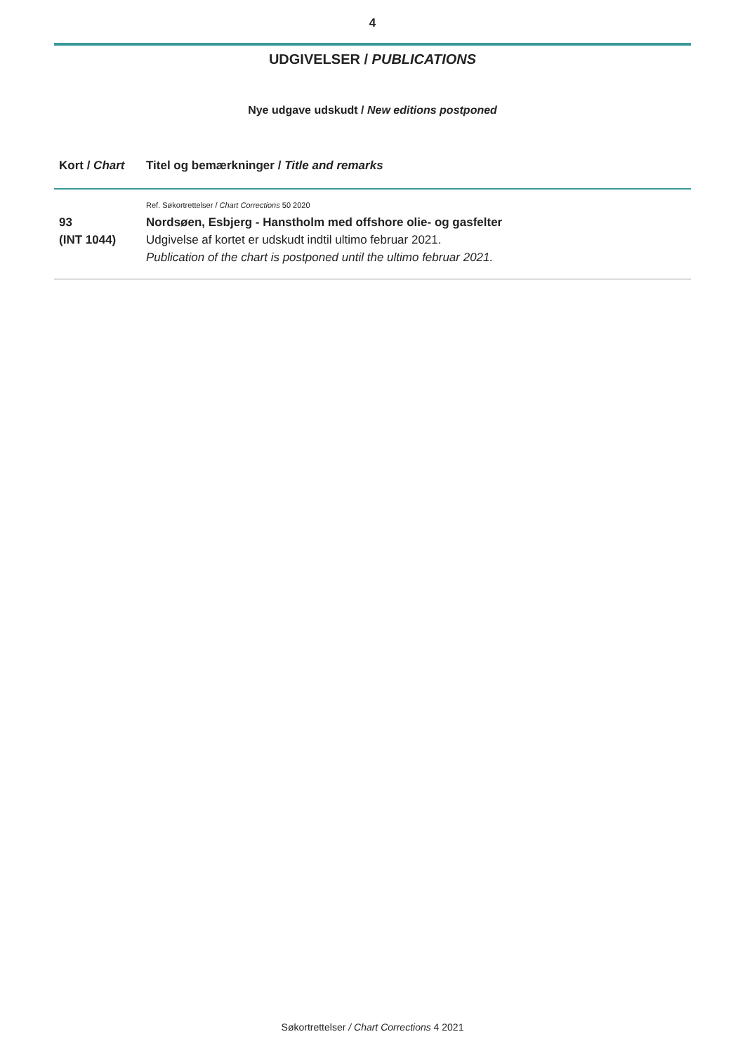4
UDGIVELSER / PUBLICATIONS
Nye udgave udskudt / New editions postponed
| Kort / Chart | Titel og bemærkninger / Title and remarks |
| --- | --- |
| | Ref. Søkortrettelser / Chart Corrections 50 2020 |
| 93 (INT 1044) | Nordsøen, Esbjerg - Hanstholm med offshore olie- og gasfelter Udgivelse af kortet er udskudt indtil ultimo februar 2021. Publication of the chart is postponed until the ultimo februar 2021. |
Søkortrettelser / Chart Corrections 4 2021